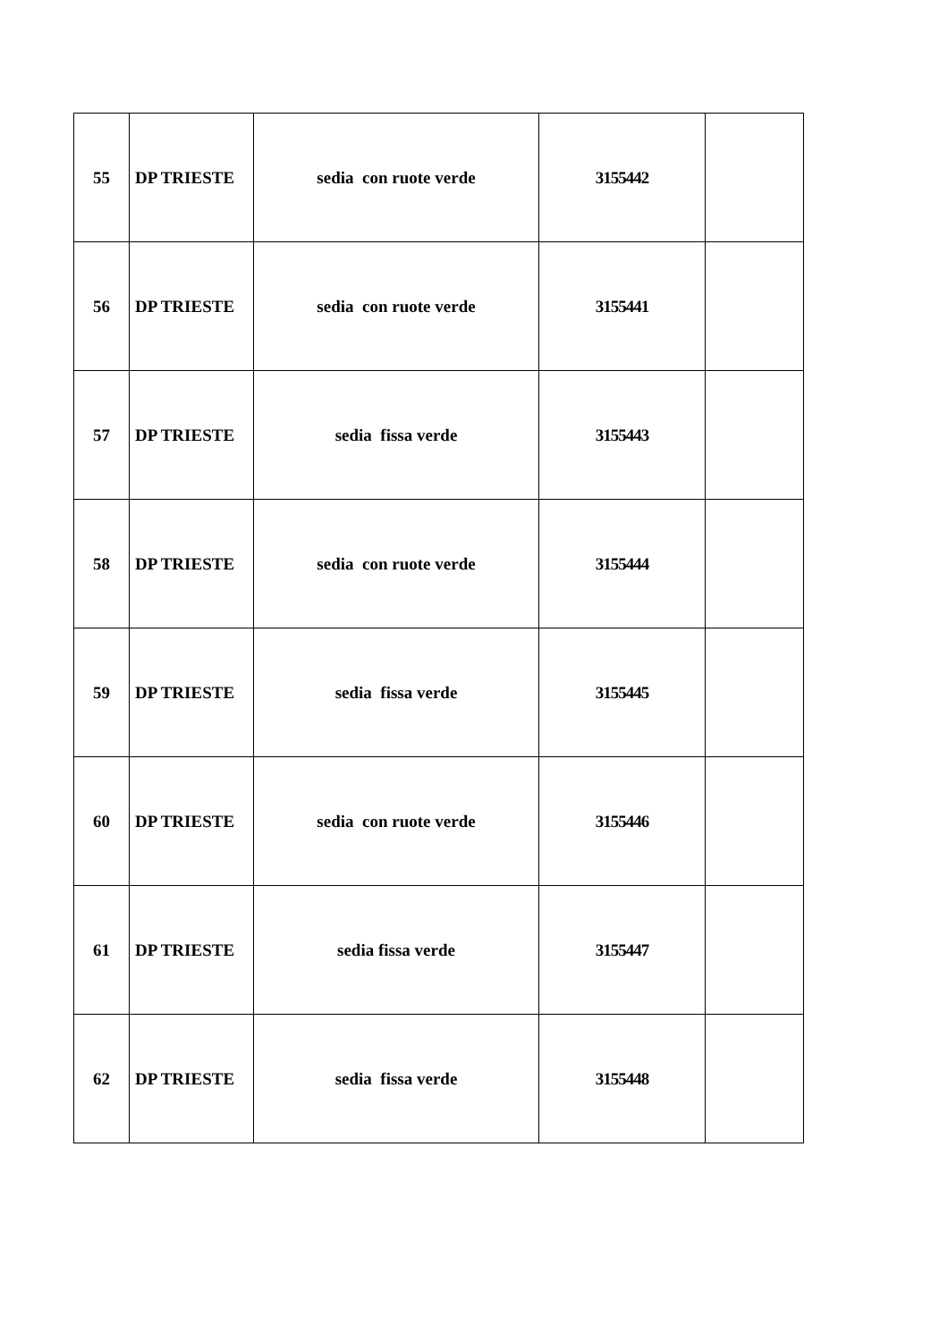| 55 | DP TRIESTE | sedia con ruote verde | 3155442 | |
| 56 | DP TRIESTE | sedia con ruote verde | 3155441 | |
| 57 | DP TRIESTE | sedia fissa verde | 3155443 | |
| 58 | DP TRIESTE | sedia con ruote verde | 3155444 | |
| 59 | DP TRIESTE | sedia fissa verde | 3155445 | |
| 60 | DP TRIESTE | sedia con ruote verde | 3155446 | |
| 61 | DP TRIESTE | sedia fissa verde | 3155447 | |
| 62 | DP TRIESTE | sedia fissa verde | 3155448 | |